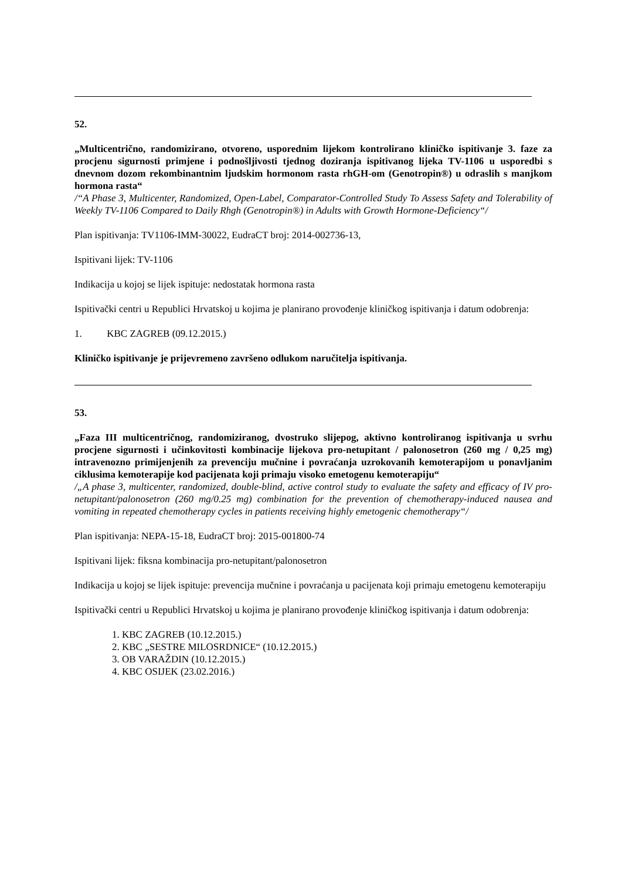52.
„Multicentrično, randomizirano, otvoreno, usporednim lijekom kontrolirano kliničko ispitivanje 3. faze za procjenu sigurnosti primjene i podnošljivosti tjednog doziranja ispitivanog lijeka TV-1106 u usporedbi s dnevnom dozom rekombinantnim ljudskim hormonom rasta rhGH-om (Genotropin®) u odraslih s manjkom hormona rasta“
/“A Phase 3, Multicenter, Randomized, Open-Label, Comparator-Controlled Study To Assess Safety and Tolerability of Weekly TV-1106 Compared to Daily Rhgh (Genotropin®) in Adults with Growth Hormone-Deficiency“/
Plan ispitivanja: TV1106-IMM-30022, EudraCT broj: 2014-002736-13,
Ispitivani lijek: TV-1106
Indikacija u kojoj se lijek ispituje: nedostatak hormona rasta
Ispitivački centri u Republici Hrvatskoj u kojima je planirano provođenje kliničkog ispitivanja i datum odobrenja:
1. KBC ZAGREB (09.12.2015.)
Kliničko ispitivanje je prijevremeno završeno odlukom naručitelja ispitivanja.
53.
„Faza III multicentričnog, randomiziranog, dvostruko slijepog, aktivno kontroliranog ispitivanja u svrhu procjene sigurnosti i učinkovitosti kombinacije lijekova pro-netupitant / palonosetron (260 mg / 0,25 mg) intravenozno primijenjenih za prevenciju mučnine i povraćanja uzrokovanih kemoterapijom u ponavljanim ciklusima kemoterapije kod pacijenata koji primaju visoko emetogenu kemoterapiju“
/„A phase 3, multicenter, randomized, double-blind, active control study to evaluate the safety and efficacy of IV pro-netupitant/palonosetron (260 mg/0.25 mg) combination for the prevention of chemotherapy-induced nausea and vomiting in repeated chemotherapy cycles in patients receiving highly emetogenic chemotherapy“/
Plan ispitivanja: NEPA-15-18, EudraCT broj: 2015-001800-74
Ispitivani lijek: fiksna kombinacija pro-netupitant/palonosetron
Indikacija u kojoj se lijek ispituje: prevencija mučnine i povraćanja u pacijenata koji primaju emetogenu kemoterapiju
Ispitivački centri u Republici Hrvatskoj u kojima je planirano provođenje kliničkog ispitivanja i datum odobrenja:
1. KBC ZAGREB (10.12.2015.)
2. KBC „SESTRE MILOSRDNICE“ (10.12.2015.)
3. OB VARAŽDIN (10.12.2015.)
4. KBC OSIJEK (23.02.2016.)